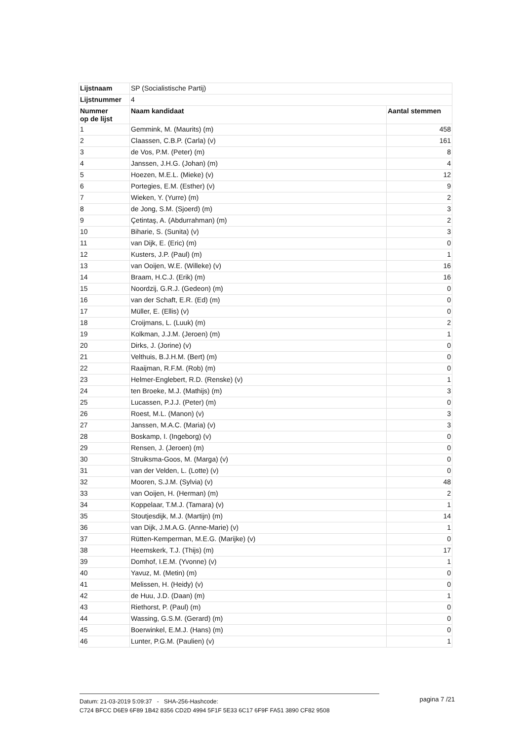| Lijstnaam | SP (Socialistische Partij) | |
| Lijstnummer | 4 | |
| Nummer op de lijst | Naam kandidaat | Aantal stemmen |
| 1 | Gemmink, M. (Maurits) (m) | 458 |
| 2 | Claassen, C.B.P. (Carla) (v) | 161 |
| 3 | de Vos, P.M. (Peter) (m) | 8 |
| 4 | Janssen, J.H.G. (Johan) (m) | 4 |
| 5 | Hoezen, M.E.L. (Mieke) (v) | 12 |
| 6 | Portegies, E.M. (Esther) (v) | 9 |
| 7 | Wieken, Y. (Yurre) (m) | 2 |
| 8 | de Jong, S.M. (Sjoerd) (m) | 3 |
| 9 | Çetintaş, A. (Abdurrahman) (m) | 2 |
| 10 | Biharie, S. (Sunita) (v) | 3 |
| 11 | van Dijk, E. (Eric) (m) | 0 |
| 12 | Kusters, J.P. (Paul) (m) | 1 |
| 13 | van Ooijen, W.E. (Willeke) (v) | 16 |
| 14 | Braam, H.C.J. (Erik) (m) | 16 |
| 15 | Noordzij, G.R.J. (Gedeon) (m) | 0 |
| 16 | van der Schaft, E.R. (Ed) (m) | 0 |
| 17 | Müller, E. (Ellis) (v) | 0 |
| 18 | Croijmans, L. (Luuk) (m) | 2 |
| 19 | Kolkman, J.J.M. (Jeroen) (m) | 1 |
| 20 | Dirks, J. (Jorine) (v) | 0 |
| 21 | Velthuis, B.J.H.M. (Bert) (m) | 0 |
| 22 | Raaijman, R.F.M. (Rob) (m) | 0 |
| 23 | Helmer-Englebert, R.D. (Renske) (v) | 1 |
| 24 | ten Broeke, M.J. (Mathijs) (m) | 3 |
| 25 | Lucassen, P.J.J. (Peter) (m) | 0 |
| 26 | Roest, M.L. (Manon) (v) | 3 |
| 27 | Janssen, M.A.C. (Maria) (v) | 3 |
| 28 | Boskamp, I. (Ingeborg) (v) | 0 |
| 29 | Rensen, J. (Jeroen) (m) | 0 |
| 30 | Struiksma-Goos, M. (Marga) (v) | 0 |
| 31 | van der Velden, L. (Lotte) (v) | 0 |
| 32 | Mooren, S.J.M. (Sylvia) (v) | 48 |
| 33 | van Ooijen, H. (Herman) (m) | 2 |
| 34 | Koppelaar, T.M.J. (Tamara) (v) | 1 |
| 35 | Stoutjesdijk, M.J. (Martijn) (m) | 14 |
| 36 | van Dijk, J.M.A.G. (Anne-Marie) (v) | 1 |
| 37 | Rütten-Kemperman, M.E.G. (Marijke) (v) | 0 |
| 38 | Heemskerk, T.J. (Thijs) (m) | 17 |
| 39 | Domhof, I.E.M. (Yvonne) (v) | 1 |
| 40 | Yavuz, M. (Metin) (m) | 0 |
| 41 | Melissen, H. (Heidy) (v) | 0 |
| 42 | de Huu, J.D. (Daan) (m) | 1 |
| 43 | Riethorst, P. (Paul) (m) | 0 |
| 44 | Wassing, G.S.M. (Gerard) (m) | 0 |
| 45 | Boerwinkel, E.M.J. (Hans) (m) | 0 |
| 46 | Lunter, P.G.M. (Paulien) (v) | 1 |
Datum: 21-03-2019 5:09:37 - SHA-256-Hashcode:
pagina 7 /21
C724 BFCC D6E9 6F89 1B42 8356 CD2D 4994 5F1F 5E33 6C17 6F9F FA51 3890 CF82 9508